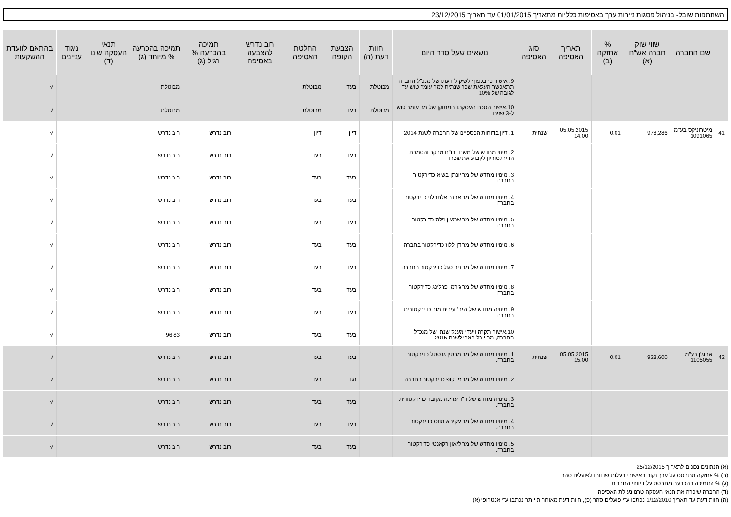השתתפות שובל- בניהול פסגות ניירות ערך באסיפות כלליות מתאריך 01/01/2015 עד תאריך 23/12/2015
| | שם החברה | שווי שוק חברה אש"ח (א) | % אחזקה (ב) | תאריך האסיפה | סוג האסיפה | נושאים שעל סדר היום | חוות דעת (ה) | הצבעת הקופה | החלטת האסיפה | רוב נדרש להצבעה באסיפה | תמיכה בהכרעה % רגיל (ג) | תמיכה בהכרעה % מיוחד (ג) | תנאי העסקה שונו (ד) | ניגוד עניינים | בהתאם לוועדת ההשקעות |
| --- | --- | --- | --- | --- | --- | --- | --- | --- | --- | --- | --- | --- | --- | --- | --- |
| | | | | | | 9. אישור כי בכפוף לשיקול דעתו של מנכ"ל החברה תתאפשר העלאת שכר שנתית למר עומר טוש עד לגובה של 10% | מבוטלת | בעד | מבוטלת | | | מבוטלת | | | √ |
| | | | | | | 10.אישור הסכם העסקתו המתוקן של מר עומר טוש ל-3 שנים | מבוטלת | בעד | מבוטלת | | | מבוטלת | | | √ |
| 41 | מיטרוניקס בע"מ 1091065 | 978,286 | 0.01 | 05.05.2015 14:00 | שנתית | 1. דיון בדוחות הכספיים של החברה לשנת 2014 | | דיון | דיון | | רוב נדרש | רוב נדרש | | | √ |
| | | | | | | 2. מינוי מחדש של משרד רו"ח מבקר והסמכת הדירקטוריון לקבוע את שכרו | | בעד | בעד | | רוב נדרש | רוב נדרש | | | √ |
| | | | | | | 3. מינויו מחדש של מר יונתן בשיא כדירקטור בחברה | | בעד | בעד | | רוב נדרש | רוב נדרש | | | √ |
| | | | | | | 4. מינויו מחדש של מר אבנר אלתרלוי כדירקטור בחברה | | בעד | בעד | | רוב נדרש | רוב נדרש | | | √ |
| | | | | | | 5. מינויו מחדש של מר שמעון זילס כדירקטור בחברה | | בעד | בעד | | רוב נדרש | רוב נדרש | | | √ |
| | | | | | | 6. מינויו מחדש של מר דן ללוז כדירקטור בחברה | | בעד | בעד | | רוב נדרש | רוב נדרש | | | √ |
| | | | | | | 7. מינויו מחדש של מר ניר סגל כדירקטור בחברה | | בעד | בעד | | רוב נדרש | רוב נדרש | | | √ |
| | | | | | | 8. מינויו מחדש של מר ג'רמי פרלינג כדירקטור בחברה | | בעד | בעד | | רוב נדרש | רוב נדרש | | | √ |
| | | | | | | 9. מינויה מחדש של הגב' עירית מור כדירקטורית בחברה | | בעד | בעד | | רוב נדרש | רוב נדרש | | | √ |
| | | | | | | 10.אישור תקרה ויעדי מענק שנתי של מנכ"ל החברה, מר יובל בארי לשנת 2015 | | בעד | בעד | | רוב נדרש | 96.83 | | | √ |
| 42 | אבוג'ן בע"מ 1105055 | 923,600 | 0.01 | 05.05.2015 15:00 | שנתית | 1. מינויו מחדש של מר מרטין גרסטל כדירקטור בחברה. | | בעד | בעד | | רוב נדרש | רוב נדרש | | | √ |
| | | | | | | 2. מינויו מחדש של מר זיו קופ כדירקטור בחברה. | | נגד | בעד | | רוב נדרש | רוב נדרש | | | √ |
| | | | | | | 3. מינויה מחדש של ד"ר עדינה מקובר כדירקטורית בחברה. | | בעד | בעד | | רוב נדרש | רוב נדרש | | | √ |
| | | | | | | 4. מינויו מחדש של מר עקיבא מוזס כדירקטור בחברה. | | בעד | בעד | | רוב נדרש | רוב נדרש | | | √ |
| | | | | | | 5. מינויו מחדש של מר ליאון רקאנטי כדירקטור בחברה. | | בעד | בעד | | רוב נדרש | רוב נדרש | | | √ |
(א) הנתונים נכונים לתאריך 25/12/2015
(ב) % אחזקה מתבסס על ערך נקוב באישורי בעלות שדווחו לפועלים סהר
(ג) % התמיכה בהכרעה מתבסס על דיווחי החברות
(ד) החברה שיפרה את תנאי העסקה טרם נעילת האסיפה
(ה) חוות דעת עד תאריך 1/12/2010 נכתבו ע"י פועלים סהר (פ), חוות דעת מאוחרות יותר נכתבו ע"י אנטרופי (א)